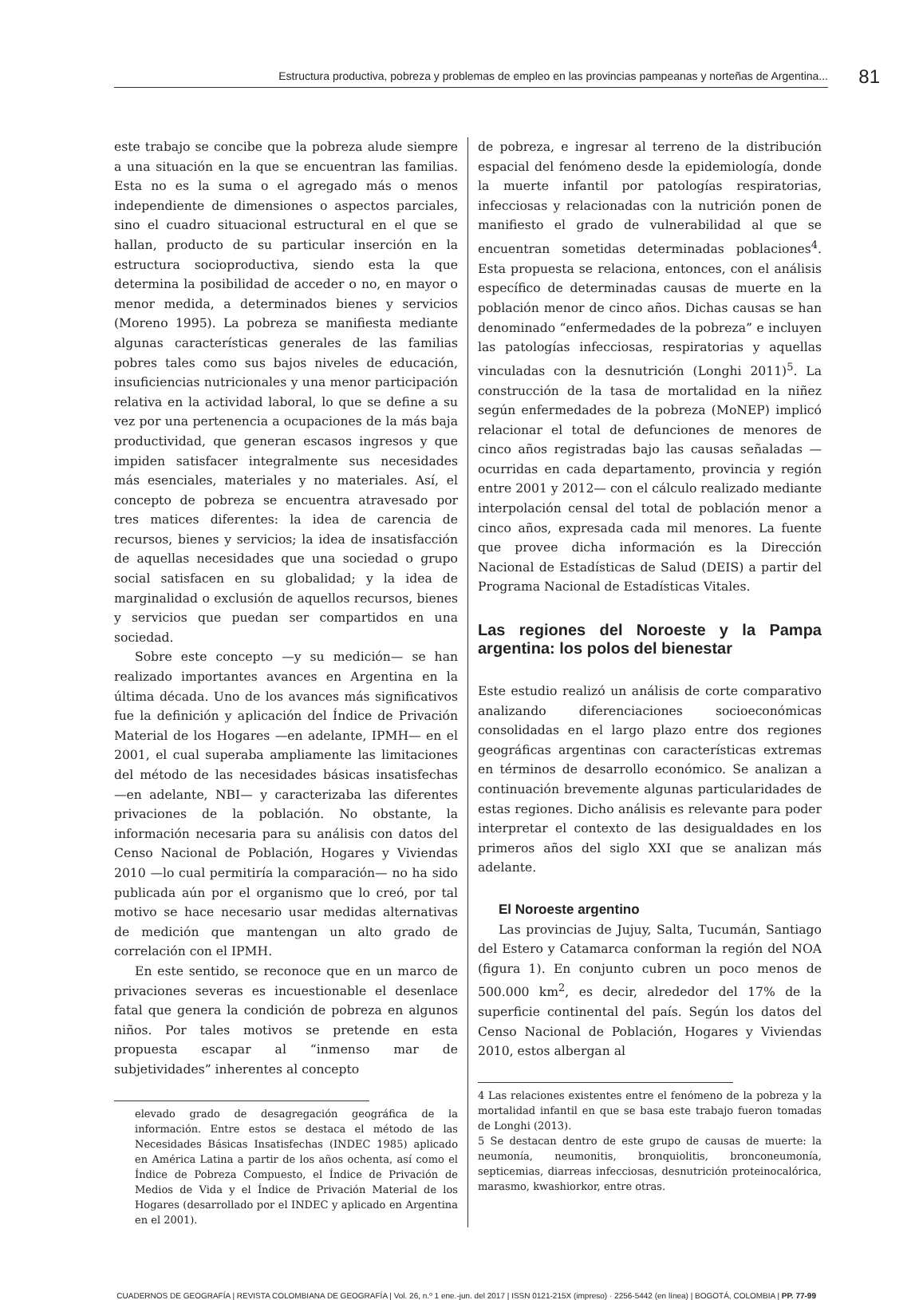Estructura productiva, pobreza y problemas de empleo en las provincias pampeanas y norteñas de Argentina...
81
este trabajo se concibe que la pobreza alude siempre a una situación en la que se encuentran las familias. Esta no es la suma o el agregado más o menos independiente de dimensiones o aspectos parciales, sino el cuadro situacional estructural en el que se hallan, producto de su particular inserción en la estructura socioproductiva, siendo esta la que determina la posibilidad de acceder o no, en mayor o menor medida, a determinados bienes y servicios (Moreno 1995). La pobreza se manifiesta mediante algunas características generales de las familias pobres tales como sus bajos niveles de educación, insuficiencias nutricionales y una menor participación relativa en la actividad laboral, lo que se define a su vez por una pertenencia a ocupaciones de la más baja productividad, que generan escasos ingresos y que impiden satisfacer integralmente sus necesidades más esenciales, materiales y no materiales. Así, el concepto de pobreza se encuentra atravesado por tres matices diferentes: la idea de carencia de recursos, bienes y servicios; la idea de insatisfacción de aquellas necesidades que una sociedad o grupo social satisfacen en su globalidad; y la idea de marginalidad o exclusión de aquellos recursos, bienes y servicios que puedan ser compartidos en una sociedad.
Sobre este concepto —y su medición— se han realizado importantes avances en Argentina en la última década. Uno de los avances más significativos fue la definición y aplicación del Índice de Privación Material de los Hogares —en adelante, IPMH— en el 2001, el cual superaba ampliamente las limitaciones del método de las necesidades básicas insatisfechas —en adelante, NBI— y caracterizaba las diferentes privaciones de la población. No obstante, la información necesaria para su análisis con datos del Censo Nacional de Población, Hogares y Viviendas 2010 —lo cual permitiría la comparación— no ha sido publicada aún por el organismo que lo creó, por tal motivo se hace necesario usar medidas alternativas de medición que mantengan un alto grado de correlación con el IPMH.
En este sentido, se reconoce que en un marco de privaciones severas es incuestionable el desenlace fatal que genera la condición de pobreza en algunos niños. Por tales motivos se pretende en esta propuesta escapar al “inmenso mar de subjetividades” inherentes al concepto
elevado grado de desagregación geográfica de la información. Entre estos se destaca el método de las Necesidades Básicas Insatisfechas (INDEC 1985) aplicado en América Latina a partir de los años ochenta, así como el Índice de Pobreza Compuesto, el Índice de Privación de Medios de Vida y el Índice de Privación Material de los Hogares (desarrollado por el INDEC y aplicado en Argentina en el 2001).
de pobreza, e ingresar al terreno de la distribución espacial del fenómeno desde la epidemiología, donde la muerte infantil por patologías respiratorias, infecciosas y relacionadas con la nutrición ponen de manifiesto el grado de vulnerabilidad al que se encuentran sometidas determinadas poblaciones<sup>4</sup>. Esta propuesta se relaciona, entonces, con el análisis específico de determinadas causas de muerte en la población menor de cinco años. Dichas causas se han denominado “enfermedades de la pobreza” e incluyen las patologías infecciosas, respiratorias y aquellas vinculadas con la desnutrición (Longhi 2011)<sup>5</sup>. La construcción de la tasa de mortalidad en la niñez según enfermedades de la pobreza (MoNEP) implicó relacionar el total de defunciones de menores de cinco años registradas bajo las causas señaladas —ocurridas en cada departamento, provincia y región entre 2001 y 2012— con el cálculo realizado mediante interpolación censal del total de población menor a cinco años, expresada cada mil menores. La fuente que provee dicha información es la Dirección Nacional de Estadísticas de Salud (DEIS) a partir del Programa Nacional de Estadísticas Vitales.
Las regiones del Noroeste y la Pampa argentina: los polos del bienestar
Este estudio realizó un análisis de corte comparativo analizando diferenciaciones socioeconómicas consolidadas en el largo plazo entre dos regiones geográficas argentinas con características extremas en términos de desarrollo económico. Se analizan a continuación brevemente algunas particularidades de estas regiones. Dicho análisis es relevante para poder interpretar el contexto de las desigualdades en los primeros años del siglo XXI que se analizan más adelante.
El Noroeste argentino
Las provincias de Jujuy, Salta, Tucumán, Santiago del Estero y Catamarca conforman la región del NOA (figura 1). En conjunto cubren un poco menos de 500.000 km<sup>2</sup>, es decir, alrededor del 17% de la superficie continental del país. Según los datos del Censo Nacional de Población, Hogares y Viviendas 2010, estos albergan al
4 Las relaciones existentes entre el fenómeno de la pobreza y la mortalidad infantil en que se basa este trabajo fueron tomadas de Longhi (2013).
5 Se destacan dentro de este grupo de causas de muerte: la neumonía, neumonitis, bronquiolitis, bronconeumonía, septicemias, diarreas infecciosas, desnutrición proteinocalórica, marasmo, kwashiorkor, entre otras.
CUADERNOS DE GEOGRAFÍA | REVISTA COLOMBIANA DE GEOGRAFÍA | Vol. 26, n.º 1 ene.-jun. del 2017 | ISSN 0121-215X (impreso) · 2256-5442 (en línea) | BOGOTÁ, COLOMBIA | PP. 77-99